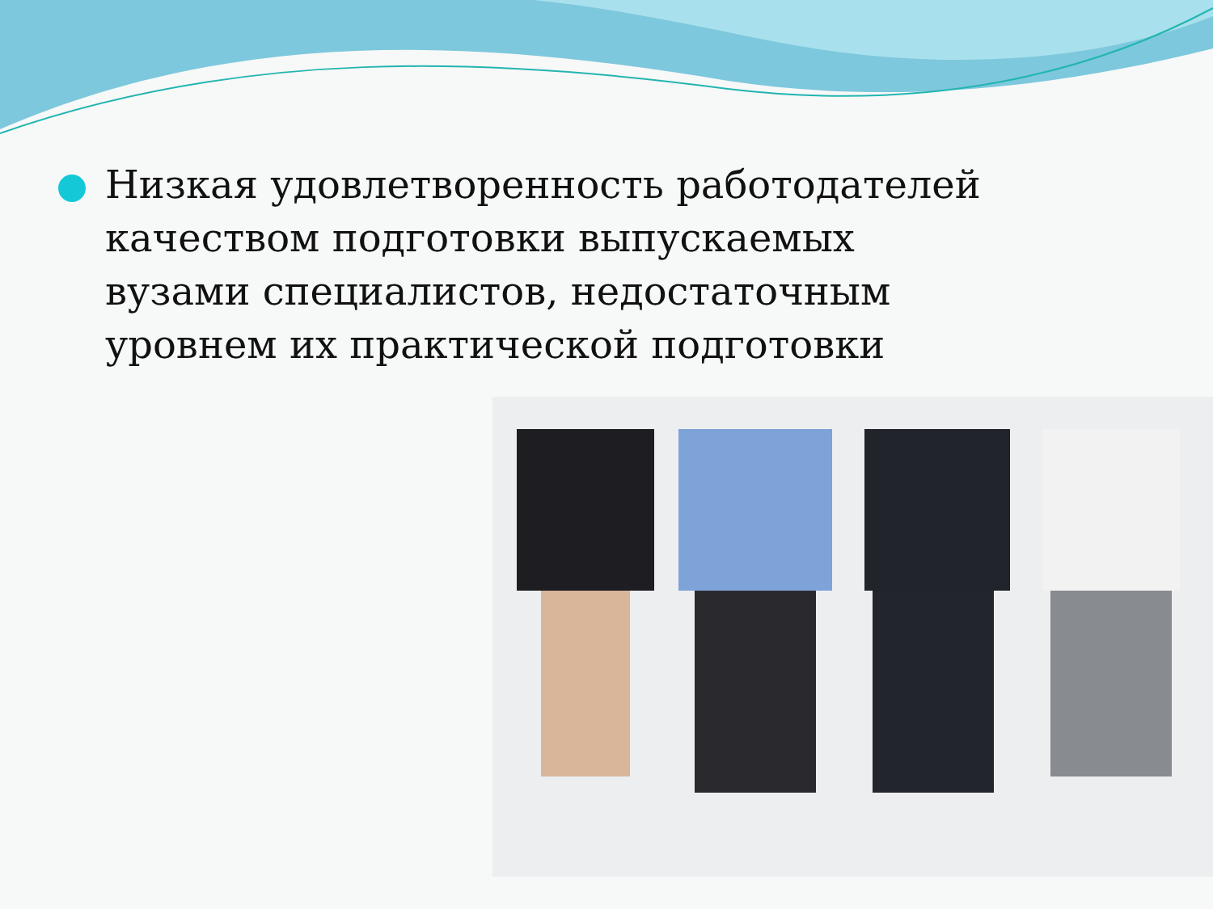Низкая удовлетворенность работодателей качеством подготовки выпускаемых вузами специалистов, недостаточным уровнем их практической подготовки